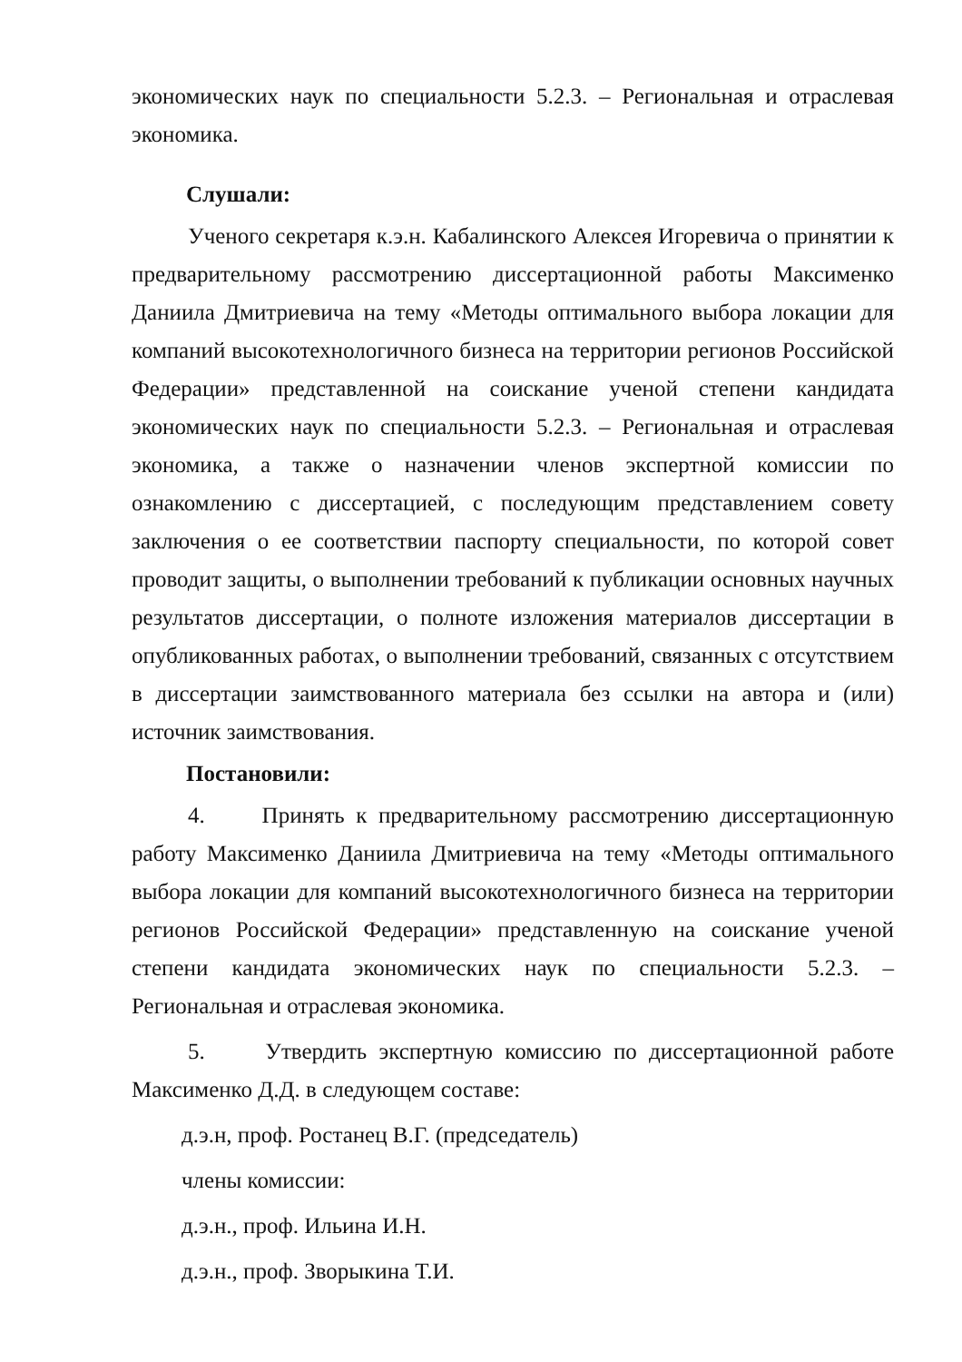экономических наук по специальности 5.2.3. – Региональная и отраслевая экономика.
Слушали:
Ученого секретаря к.э.н. Кабалинского Алексея Игоревича о принятии к предварительному рассмотрению диссертационной работы Максименко Даниила Дмитриевича на тему «Методы оптимального выбора локации для компаний высокотехнологичного бизнеса на территории регионов Российской Федерации» представленной на соискание ученой степени кандидата экономических наук по специальности 5.2.3. – Региональная и отраслевая экономика, а также о назначении членов экспертной комиссии по ознакомлению с диссертацией, с последующим представлением совету заключения о ее соответствии паспорту специальности, по которой совет проводит защиты, о выполнении требований к публикации основных научных результатов диссертации, о полноте изложения материалов диссертации в опубликованных работах, о выполнении требований, связанных с отсутствием в диссертации заимствованного материала без ссылки на автора и (или) источник заимствования.
Постановили:
4. Принять к предварительному рассмотрению диссертационную работу Максименко Даниила Дмитриевича на тему «Методы оптимального выбора локации для компаний высокотехнологичного бизнеса на территории регионов Российской Федерации» представленную на соискание ученой степени кандидата экономических наук по специальности 5.2.3. – Региональная и отраслевая экономика.
5. Утвердить экспертную комиссию по диссертационной работе Максименко Д.Д. в следующем составе:
д.э.н, проф. Ростанец В.Г. (председатель)
члены комиссии:
д.э.н., проф. Ильина И.Н.
д.э.н., проф. Зворыкина Т.И.